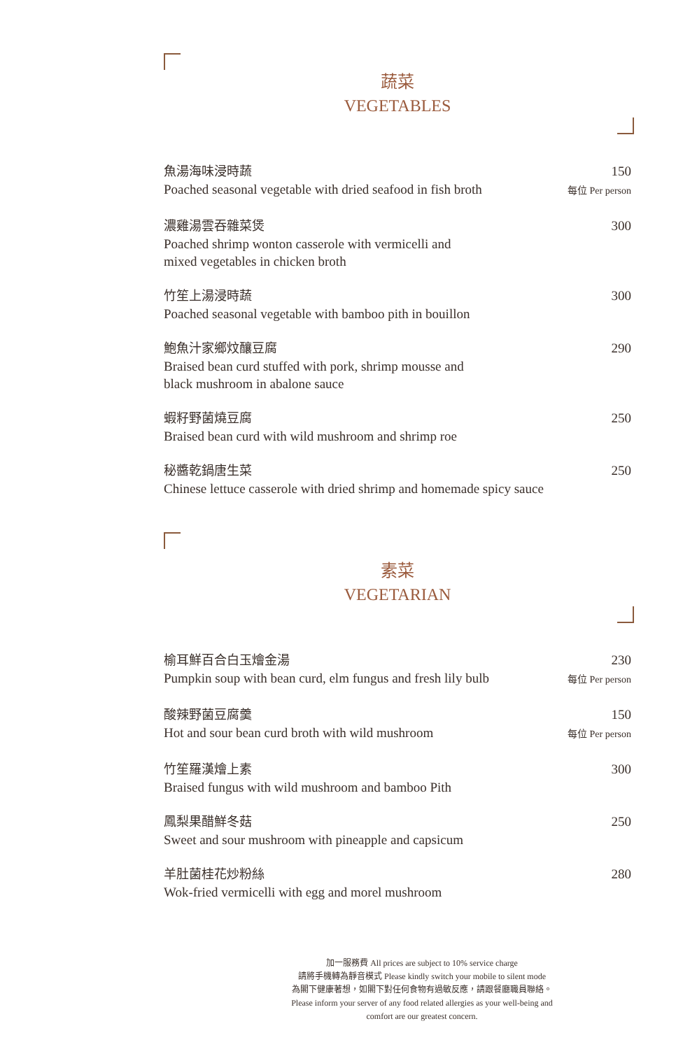蔬菜
VEGETABLES
魚湯海味浸時蔬
Poached seasonal vegetable with dried seafood in fish broth
150
每位 Per person
濃雞湯雲吞雜菜煲
Poached shrimp wonton casserole with vermicelli and
mixed vegetables in chicken broth
300
竹笙上湯浸時蔬
Poached seasonal vegetable with bamboo pith in bouillon
300
鮑魚汁家鄉炆釀豆腐
Braised bean curd stuffed with pork, shrimp mousse and
black mushroom in abalone sauce
290
蝦籽野菌燒豆腐
Braised bean curd with wild mushroom and shrimp roe
250
秘醬乾鍋唐生菜
Chinese lettuce casserole with dried shrimp and homemade spicy sauce
250
素菜
VEGETARIAN
榆耳鮮百合白玉燴金湯
Pumpkin soup with bean curd, elm fungus and fresh lily bulb
230
每位 Per person
酸辣野菌豆腐羹
Hot and sour bean curd broth with wild mushroom
150
每位 Per person
竹笙羅漢燴上素
Braised fungus with wild mushroom and bamboo Pith
300
鳳梨果醋鮮冬菇
Sweet and sour mushroom with pineapple and capsicum
250
羊肚菌桂花炒粉絲
Wok-fried vermicelli with egg and morel mushroom
280
加一服務費 All prices are subject to 10% service charge
請將手機轉為靜音模式 Please kindly switch your mobile to silent mode
為閣下健康著想，如閣下對任何食物有過敏反應，請跟餐廳職員聯絡。
Please inform your server of any food related allergies as your well-being and
comfort are our greatest concern.